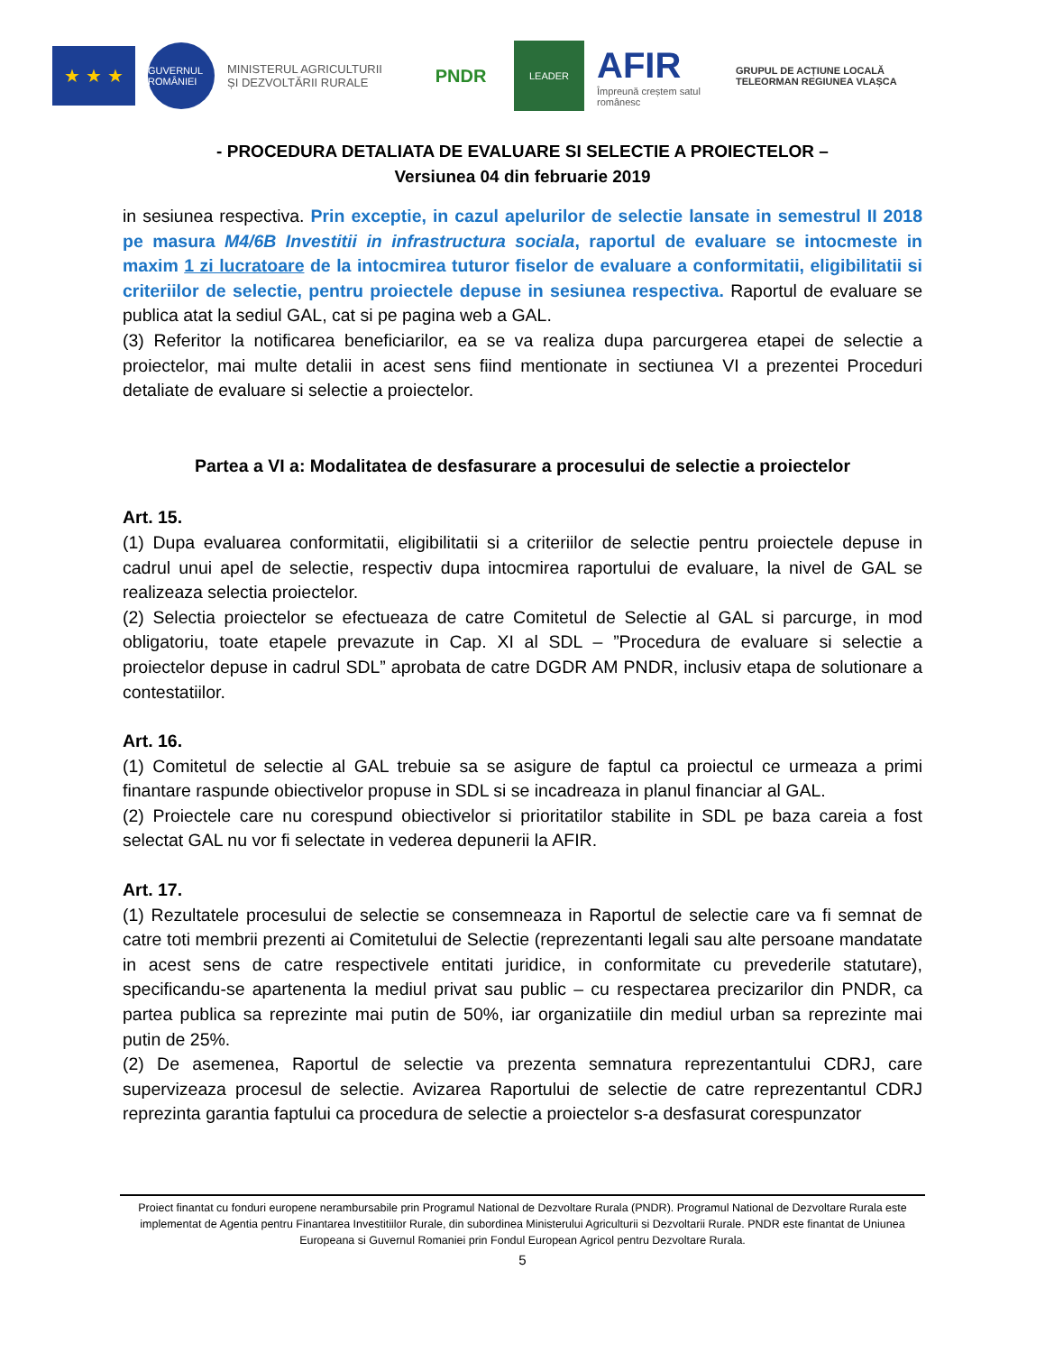★ ★ ★
GUVERNUL ROMÂNIEI
MINISTERUL AGRICULTURII
ȘI DEZVOLTĂRII RURALE
PNDR
LEADER
AFIR
Împreună creștem satul românesc
GRUPUL DE ACȚIUNE LOCALĂ
TELEORMAN REGIUNEA VLAȘCA
- PROCEDURA DETALIATA DE EVALUARE SI SELECTIE A PROIECTELOR –
Versiunea 04 din februarie 2019
in sesiunea respectiva. Prin exceptie, in cazul apelurilor de selectie lansate in semestrul II 2018 pe masura M4/6B Investitii in infrastructura sociala, raportul de evaluare se intocmeste in maxim 1 zi lucratoare de la intocmirea tuturor fiselor de evaluare a conformitatii, eligibilitatii si criteriilor de selectie, pentru proiectele depuse in sesiunea respectiva. Raportul de evaluare se publica atat la sediul GAL, cat si pe pagina web a GAL.
(3) Referitor la notificarea beneficiarilor, ea se va realiza dupa parcurgerea etapei de selectie a proiectelor, mai multe detalii in acest sens fiind mentionate in sectiunea VI a prezentei Proceduri detaliate de evaluare si selectie a proiectelor.
Partea a VI a: Modalitatea de desfasurare a procesului de selectie a proiectelor
Art. 15.
(1) Dupa evaluarea conformitatii, eligibilitatii si a criteriilor de selectie pentru proiectele depuse in cadrul unui apel de selectie, respectiv dupa intocmirea raportului de evaluare, la nivel de GAL se realizeaza selectia proiectelor.
(2) Selectia proiectelor se efectueaza de catre Comitetul de Selectie al GAL si parcurge, in mod obligatoriu, toate etapele prevazute in Cap. XI al SDL – ”Procedura de evaluare si selectie a proiectelor depuse in cadrul SDL” aprobata de catre DGDR AM PNDR, inclusiv etapa de solutionare a contestatiilor.
Art. 16.
(1) Comitetul de selectie al GAL trebuie sa se asigure de faptul ca proiectul ce urmeaza a primi finantare raspunde obiectivelor propuse in SDL si se incadreaza in planul financiar al GAL.
(2) Proiectele care nu corespund obiectivelor si prioritatilor stabilite in SDL pe baza careia a fost selectat GAL nu vor fi selectate in vederea depunerii la AFIR.
Art. 17.
(1) Rezultatele procesului de selectie se consemneaza in Raportul de selectie care va fi semnat de catre toti membrii prezenti ai Comitetului de Selectie (reprezentanti legali sau alte persoane mandatate in acest sens de catre respectivele entitati juridice, in conformitate cu prevederile statutare), specificandu-se apartenenta la mediul privat sau public – cu respectarea precizarilor din PNDR, ca partea publica sa reprezinte mai putin de 50%, iar organizatiile din mediul urban sa reprezinte mai putin de 25%.
(2) De asemenea, Raportul de selectie va prezenta semnatura reprezentantului CDRJ, care supervizeaza procesul de selectie. Avizarea Raportului de selectie de catre reprezentantul CDRJ reprezinta garantia faptului ca procedura de selectie a proiectelor s-a desfasurat corespunzator
Proiect finantat cu fonduri europene nerambursabile prin Programul National de Dezvoltare Rurala (PNDR). Programul National de Dezvoltare Rurala este implementat de Agentia pentru Finantarea Investitiilor Rurale, din subordinea Ministerului Agriculturii si Dezvoltarii Rurale. PNDR este finantat de Uniunea Europeana si Guvernul Romaniei prin Fondul European Agricol pentru Dezvoltare Rurala.
5